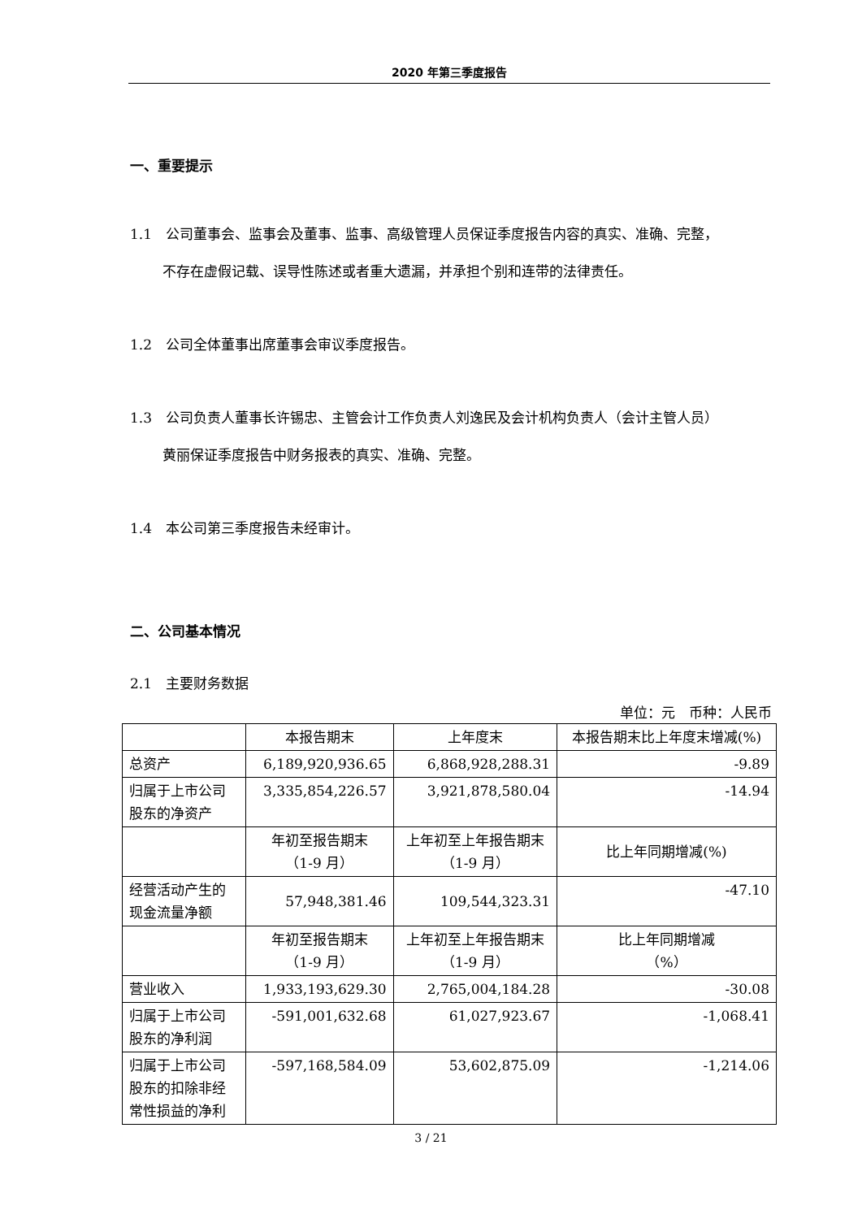2020 年第三季度报告
一、重要提示
1.1　公司董事会、监事会及董事、监事、高级管理人员保证季度报告内容的真实、准确、完整，
不存在虚假记载、误导性陈述或者重大遗漏，并承担个别和连带的法律责任。
1.2　公司全体董事出席董事会审议季度报告。
1.3　公司负责人董事长许锡忠、主管会计工作负责人刘逸民及会计机构负责人（会计主管人员）
黄丽保证季度报告中财务报表的真实、准确、完整。
1.4　本公司第三季度报告未经审计。
二、公司基本情况
2.1　主要财务数据
单位：元　币种：人民币
| | 本报告期末 | 上年度末 | 本报告期末比上年度末增减(%) |
| --- | --- | --- | --- |
| 总资产 | 6,189,920,936.65 | 6,868,928,288.31 | -9.89 |
| 归属于上市公司股东的净资产 | 3,335,854,226.57 | 3,921,878,580.04 | -14.94 |
| | 年初至报告期末 （1-9 月） | 上年初至上年报告期末 （1-9 月） | 比上年同期增减(%) |
| 经营活动产生的现金流量净额 | 57,948,381.46 | 109,544,323.31 | -47.10 |
| | 年初至报告期末 （1-9 月） | 上年初至上年报告期末 （1-9 月） | 比上年同期增减 （%） |
| 营业收入 | 1,933,193,629.30 | 2,765,004,184.28 | -30.08 |
| 归属于上市公司股东的净利润 | -591,001,632.68 | 61,027,923.67 | -1,068.41 |
| 归属于上市公司股东的扣除非经常性损益的净利 | -597,168,584.09 | 53,602,875.09 | -1,214.06 |
3 / 21